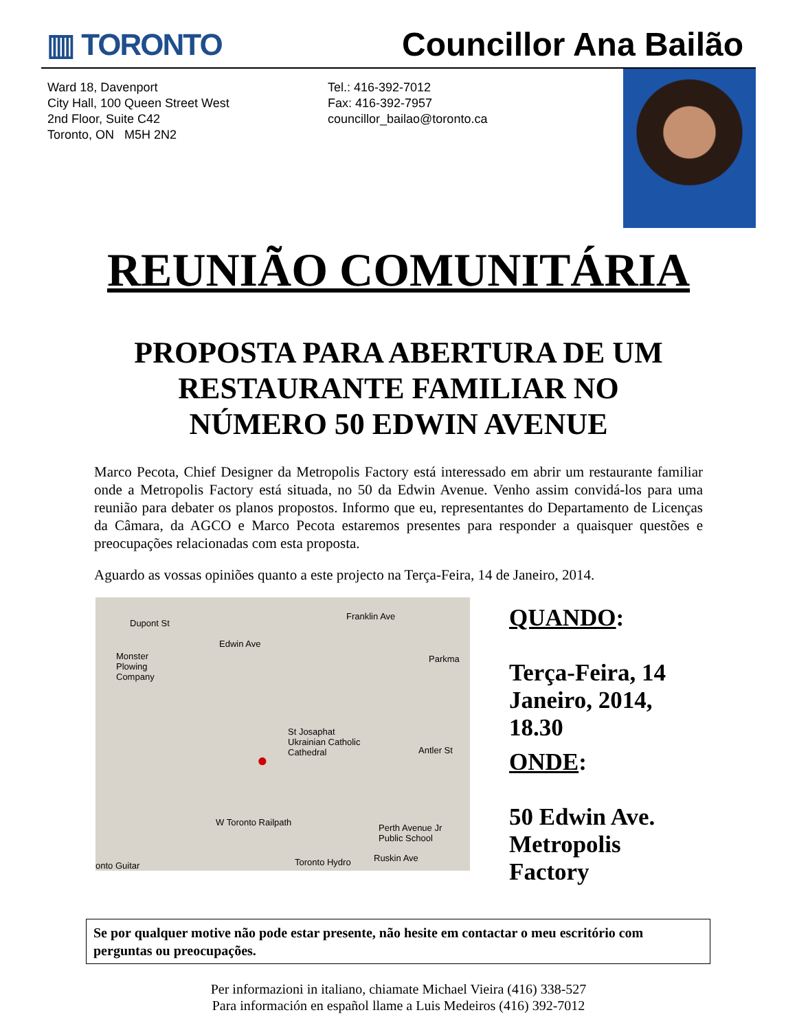▥ TORONTO Councillor Ana Bailão
Ward 18, Davenport
City Hall, 100 Queen Street West
2nd Floor, Suite C42
Toronto, ON M5H 2N2
Tel.: 416-392-7012
Fax: 416-392-7957
councillor_bailao@toronto.ca
REUNIÃO COMUNITÁRIA
PROPOSTA PARA ABERTURA DE UM
RESTAURANTE FAMILIAR NO
NÚMERO 50 EDWIN AVENUE
Marco Pecota, Chief Designer da Metropolis Factory está interessado em abrir um restaurante familiar onde a Metropolis Factory está situada, no 50 da Edwin Avenue. Venho assim convidá-los para uma reunião para debater os planos propostos. Informo que eu, representantes do Departamento de Licenças da Câmara, da AGCO e Marco Pecota estaremos presentes para responder a quaisquer questões e preocupações relacionadas com esta proposta.
Aguardo as vossas opiniões quanto a este projecto na Terça-Feira, 14 de Janeiro, 2014.
Dupont St
Monster
Plowing
Company
Edwin Ave
Franklin Ave
Parkma
St Josaphat
Ukrainian Catholic
Cathedral Antler St ●
W Toronto Railpath
Perth Avenue Jr
Public School
Toronto Hydro Ruskin Ave
onto Guitar
QUANDO:
Terça-Feira, 14
Janeiro, 2014,
18.30
ONDE:
50 Edwin Ave.
Metropolis
Factory
Se por qualquer motive não pode estar presente, não hesite em contactar o meu escritório com perguntas ou preocupações.
Per informazioni in italiano, chiamate Michael Vieira (416) 338-527
Para información en español llame a Luis Medeiros (416) 392-7012